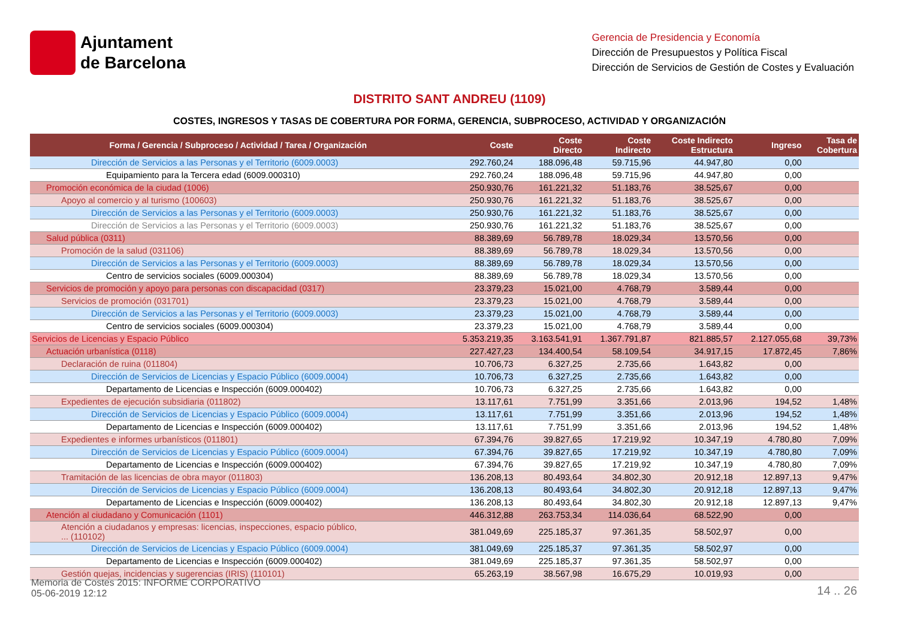Ajuntament
de Barcelona
Gerencia de Presidencia y Economía
Dirección de Presupuestos y Política Fiscal
Dirección de Servicios de Gestión de Costes y Evaluación
DISTRITO SANT ANDREU (1109)
COSTES, INGRESOS Y TASAS DE COBERTURA POR FORMA, GERENCIA, SUBPROCESO, ACTIVIDAD Y ORGANIZACIÓN
| Forma / Gerencia / Subproceso / Actividad / Tarea / Organización | Coste | Coste Directo | Coste Indirecto | Coste Indirecto Estructura | Ingreso | Tasa de Cobertura |
| --- | --- | --- | --- | --- | --- | --- |
| Dirección de Servicios a las Personas y el Territorio (6009.0003) | 292.760,24 | 188.096,48 | 59.715,96 | 44.947,80 | 0,00 | |
| Equipamiento para la Tercera edad (6009.000310) | 292.760,24 | 188.096,48 | 59.715,96 | 44.947,80 | 0,00 | |
| Promoción económica de la ciudad (1006) | 250.930,76 | 161.221,32 | 51.183,76 | 38.525,67 | 0,00 | |
| Apoyo al comercio y al turismo (100603) | 250.930,76 | 161.221,32 | 51.183,76 | 38.525,67 | 0,00 | |
| Dirección de Servicios a las Personas y el Territorio (6009.0003) | 250.930,76 | 161.221,32 | 51.183,76 | 38.525,67 | 0,00 | |
| Dirección de Servicios a las Personas y el Territorio (6009.0003) | 250.930,76 | 161.221,32 | 51.183,76 | 38.525,67 | 0,00 | |
| Salud pública (0311) | 88.389,69 | 56.789,78 | 18.029,34 | 13.570,56 | 0,00 | |
| Promoción de la salud (031106) | 88.389,69 | 56.789,78 | 18.029,34 | 13.570,56 | 0,00 | |
| Dirección de Servicios a las Personas y el Territorio (6009.0003) | 88.389,69 | 56.789,78 | 18.029,34 | 13.570,56 | 0,00 | |
| Centro de servicios sociales (6009.000304) | 88.389,69 | 56.789,78 | 18.029,34 | 13.570,56 | 0,00 | |
| Servicios de promoción y apoyo para personas con discapacidad (0317) | 23.379,23 | 15.021,00 | 4.768,79 | 3.589,44 | 0,00 | |
| Servicios de promoción (031701) | 23.379,23 | 15.021,00 | 4.768,79 | 3.589,44 | 0,00 | |
| Dirección de Servicios a las Personas y el Territorio (6009.0003) | 23.379,23 | 15.021,00 | 4.768,79 | 3.589,44 | 0,00 | |
| Centro de servicios sociales (6009.000304) | 23.379,23 | 15.021,00 | 4.768,79 | 3.589,44 | 0,00 | |
| Servicios de Licencias y Espacio Público | 5.353.219,35 | 3.163.541,91 | 1.367.791,87 | 821.885,57 | 2.127.055,68 | 39,73% |
| Actuación urbanística (0118) | 227.427,23 | 134.400,54 | 58.109,54 | 34.917,15 | 17.872,45 | 7,86% |
| Declaración de ruina (011804) | 10.706,73 | 6.327,25 | 2.735,66 | 1.643,82 | 0,00 | |
| Dirección de Servicios de Licencias y Espacio Público (6009.0004) | 10.706,73 | 6.327,25 | 2.735,66 | 1.643,82 | 0,00 | |
| Departamento de Licencias e Inspección (6009.000402) | 10.706,73 | 6.327,25 | 2.735,66 | 1.643,82 | 0,00 | |
| Expedientes de ejecución subsidiaria (011802) | 13.117,61 | 7.751,99 | 3.351,66 | 2.013,96 | 194,52 | 1,48% |
| Dirección de Servicios de Licencias y Espacio Público (6009.0004) | 13.117,61 | 7.751,99 | 3.351,66 | 2.013,96 | 194,52 | 1,48% |
| Departamento de Licencias e Inspección (6009.000402) | 13.117,61 | 7.751,99 | 3.351,66 | 2.013,96 | 194,52 | 1,48% |
| Expedientes e informes urbanísticos (011801) | 67.394,76 | 39.827,65 | 17.219,92 | 10.347,19 | 4.780,80 | 7,09% |
| Dirección de Servicios de Licencias y Espacio Público (6009.0004) | 67.394,76 | 39.827,65 | 17.219,92 | 10.347,19 | 4.780,80 | 7,09% |
| Departamento de Licencias e Inspección (6009.000402) | 67.394,76 | 39.827,65 | 17.219,92 | 10.347,19 | 4.780,80 | 7,09% |
| Tramitación de las licencias de obra mayor (011803) | 136.208,13 | 80.493,64 | 34.802,30 | 20.912,18 | 12.897,13 | 9,47% |
| Dirección de Servicios de Licencias y Espacio Público (6009.0004) | 136.208,13 | 80.493,64 | 34.802,30 | 20.912,18 | 12.897,13 | 9,47% |
| Departamento de Licencias e Inspección (6009.000402) | 136.208,13 | 80.493,64 | 34.802,30 | 20.912,18 | 12.897,13 | 9,47% |
| Atención al ciudadano y Comunicación (1101) | 446.312,88 | 263.753,34 | 114.036,64 | 68.522,90 | 0,00 | |
| Atención a ciudadanos y empresas: licencias, inspecciones, espacio público, ... (110102) | 381.049,69 | 225.185,37 | 97.361,35 | 58.502,97 | 0,00 | |
| Dirección de Servicios de Licencias y Espacio Público (6009.0004) | 381.049,69 | 225.185,37 | 97.361,35 | 58.502,97 | 0,00 | |
| Departamento de Licencias e Inspección (6009.000402) | 381.049,69 | 225.185,37 | 97.361,35 | 58.502,97 | 0,00 | |
| Gestión quejas, incidencias y sugerencias (IRIS) (110101) | 65.263,19 | 38.567,98 | 16.675,29 | 10.019,93 | 0,00 | |
Memoria de Costes 2015: INFORME CORPORATIVO
05-06-2019 12:12
14 .. 26